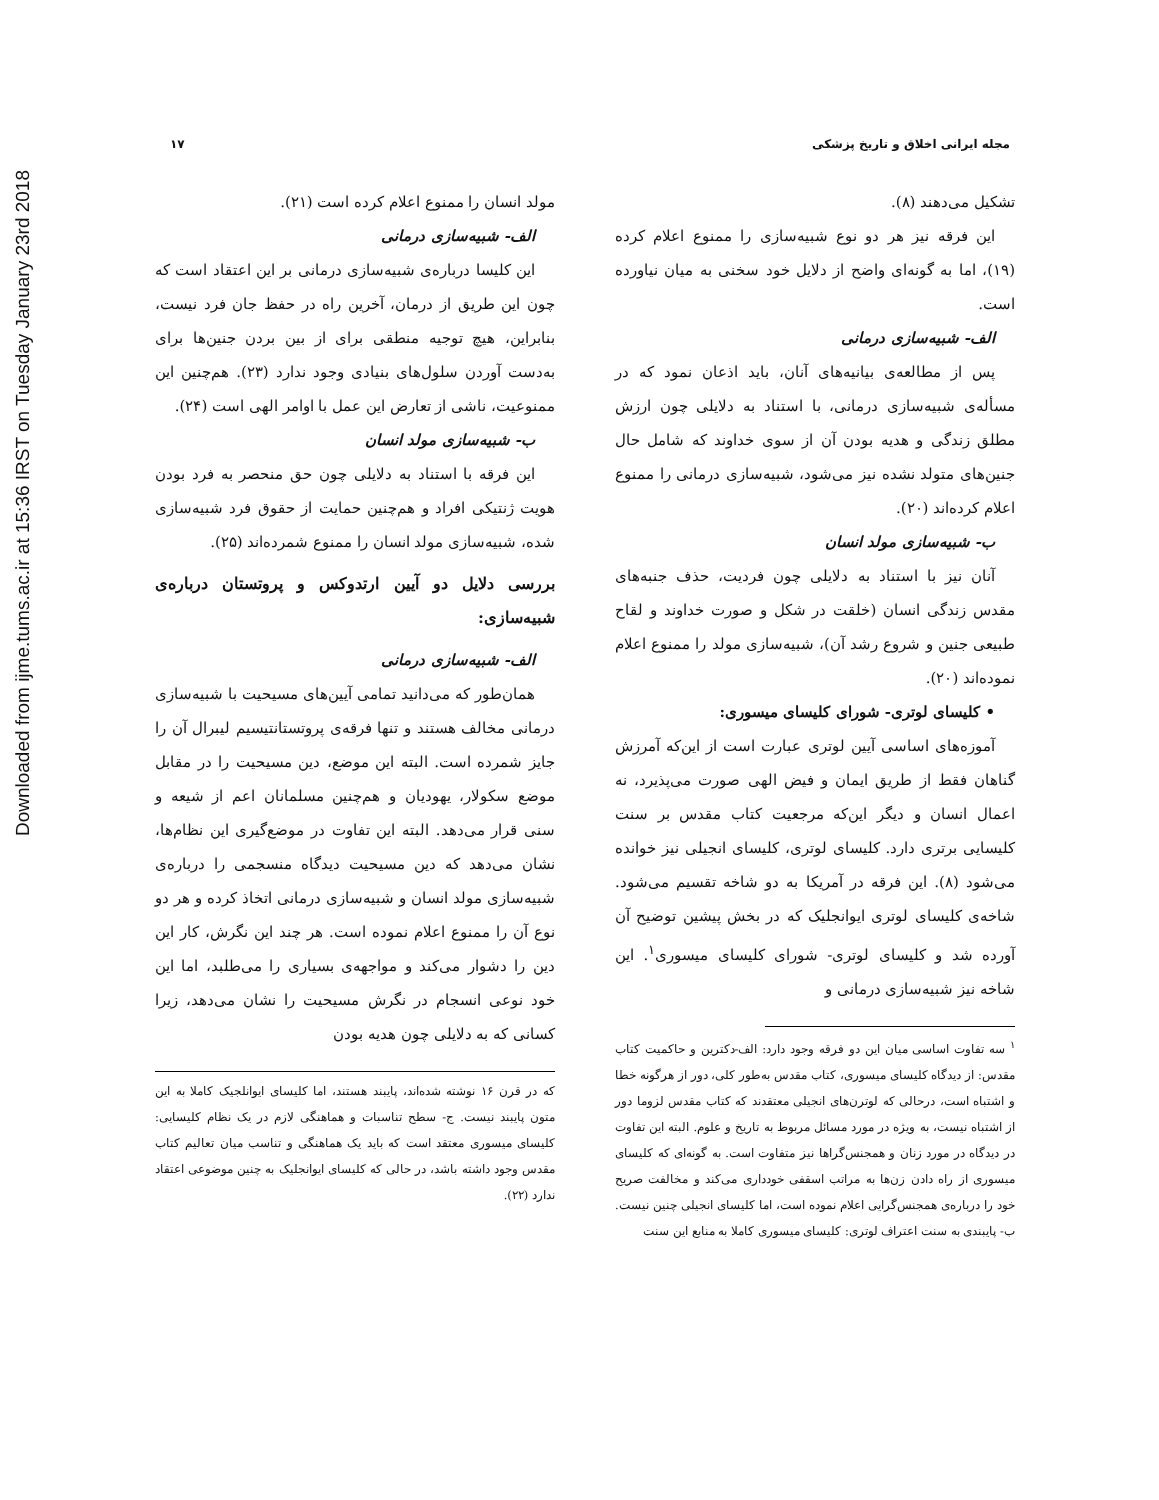Downloaded from ijme.tums.ac.ir at 15:36 IRST on Tuesday January 23rd 2018
مجله ایرانی اخلاق و تاریخ پزشکی ۱۷
تشکیل می‌دهند (۸).
این فرقه نیز هر دو نوع شبیه‌سازی را ممنوع اعلام کرده (۱۹)، اما به گونه‌ای واضح از دلایل خود سخنی به میان نیاورده است.
الف- شبیه‌سازی درمانی
پس از مطالعه‌ی بیانیه‌های آنان، باید اذعان نمود که در مسأله‌ی شبیه‌سازی درمانی، با استناد به دلایلی چون ارزش مطلق زندگی و هدیه بودن آن از سوی خداوند که شامل حال جنین‌های متولد نشده نیز می‌شود، شبیه‌سازی درمانی را ممنوع اعلام کرده‌اند (۲۰).
ب- شبیه‌سازی مولد انسان
آنان نیز با استناد به دلایلی چون فردیت، حذف جنبه‌های مقدس زندگی انسان (خلقت در شکل و صورت خداوند و لقاح طبیعی جنین و شروع رشد آن)، شبیه‌سازی مولد را ممنوع اعلام نموده‌اند (۲۰).
• کلیسای لوتری- شورای کلیسای میسوری:
آموزه‌های اساسی آیین لوتری عبارت است از این‌که آمرزش گناهان فقط از طریق ایمان و فیض الهی صورت می‌پذیرد، نه اعمال انسان و دیگر این‌که مرجعیت کتاب مقدس بر سنت کلیسایی برتری دارد. کلیسای لوتری، کلیسای انجیلی نیز خوانده می‌شود (۸). این فرقه در آمریکا به دو شاخه تقسیم می‌شود. شاخه‌ی کلیسای لوتری ایوانجلیک که در بخش پیشین توضیح آن آورده شد و کلیسای لوتری- شورای کلیسای میسوری<sup>۱</sup>. این شاخه نیز شبیه‌سازی درمانی و
<sup>۱</sup> سه تفاوت اساسی میان این دو فرقه وجود دارد: الف-دکترین و حاکمیت کتاب مقدس: از دیدگاه کلیسای میسوری، کتاب مقدس به‌طور کلی، دور از هرگونه خطا و اشتباه است، درحالی که لوترن‌های انجیلی معتقدند که کتاب مقدس لزوما دور از اشتباه نیست، به ویژه در مورد مسائل مربوط به تاریخ و علوم. البته این تفاوت در دیدگاه در مورد زنان و همجنس‌گراها نیز متفاوت است. به گونه‌ای که کلیسای میسوری از راه دادن زن‌ها به مراتب اسقفی خودداری می‌کند و مخالفت صریح خود را درباره‌ی همجنس‌گرایی اعلام نموده است، اما کلیسای انجیلی چنین نیست. ب- پایبندی به سنت اعتراف لوتری: کلیسای میسوری کاملا به منابع این سنت
مولد انسان را ممنوع اعلام کرده است (۲۱).
الف- شبیه‌سازی درمانی
این کلیسا درباره‌ی شبیه‌سازی درمانی بر این اعتقاد است که چون این طریق از درمان، آخرین راه در حفظ جان فرد نیست، بنابراین، هیچ توجیه منطقی برای از بین بردن جنین‌ها برای به‌دست آوردن سلول‌های بنیادی وجود ندارد (۲۳). هم‌چنین این ممنوعیت، ناشی از تعارض این عمل با اوامر الهی است (۲۴).
ب- شبیه‌سازی مولد انسان
این فرقه با استناد به دلایلی چون حق منحصر به فرد بودن هویت ژنتیکی افراد و هم‌چنین حمایت از حقوق فرد شبیه‌سازی شده، شبیه‌سازی مولد انسان را ممنوع شمرده‌اند (۲۵).
بررسی دلایل دو آیین ارتدوکس و پروتستان درباره‌ی شبیه‌سازی:
الف- شبیه‌سازی درمانی
همان‌طور که می‌دانید تمامی آیین‌های مسیحیت با شبیه‌سازی درمانی مخالف هستند و تنها فرقه‌ی پروتستانتیسیم لیبرال آن را جایز شمرده است. البته این موضع، دین مسیحیت را در مقابل موضع سکولار، یهودیان و هم‌چنین مسلمانان اعم از شیعه و سنی قرار می‌دهد. البته این تفاوت در موضع‌گیری این نظام‌ها، نشان می‌دهد که دین مسیحیت دیدگاه منسجمی را درباره‌ی شبیه‌سازی مولد انسان و شبیه‌سازی درمانی اتخاذ کرده و هر دو نوع آن را ممنوع اعلام نموده است. هر چند این نگرش، کار این دین را دشوار می‌کند و مواجهه‌ی بسیاری را می‌طلبد، اما این خود نوعی انسجام در نگرش مسیحیت را نشان می‌دهد، زیرا کسانی که به دلایلی چون هدیه بودن
که در قرن ۱۶ نوشته شده‌اند، پایبند هستند، اما کلیسای ایوانلجیک کاملا به این متون پایبند نیست. ج- سطح تناسبات و هماهنگی لازم در یک نظام کلیسایی: کلیسای میسوری معتقد است که باید یک هماهنگی و تناسب میان تعالیم کتاب مقدس وجود داشته باشد، در حالی که کلیسای ایوانجلیک به چنین موضوعی اعتقاد ندارد (۲۲).